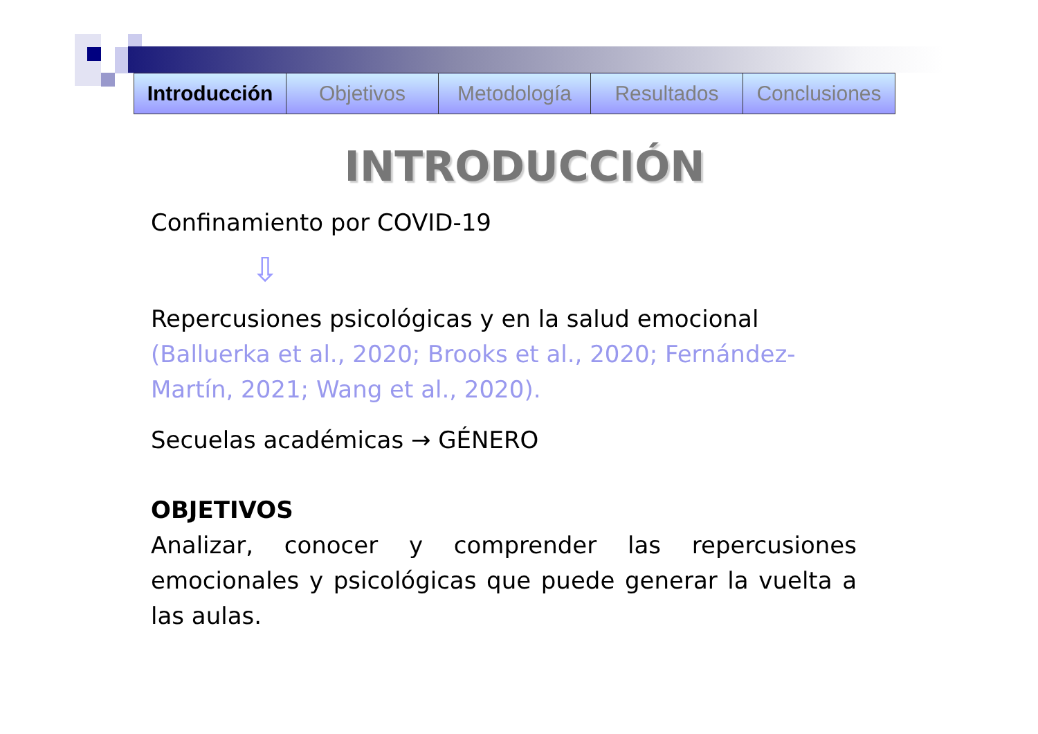| Introducción | Objetivos | Metodología | Resultados | Conclusiones |
INTRODUCCIÓN
Confinamiento por COVID-19
⇩
Repercusiones psicológicas y en la salud emocional (Balluerka et al., 2020; Brooks et al., 2020; Fernández-Martín, 2021; Wang et al., 2020).
Secuelas académicas → GÉNERO
OBJETIVOS
Analizar, conocer y comprender las repercusiones emocionales y psicológicas que puede generar la vuelta a las aulas.